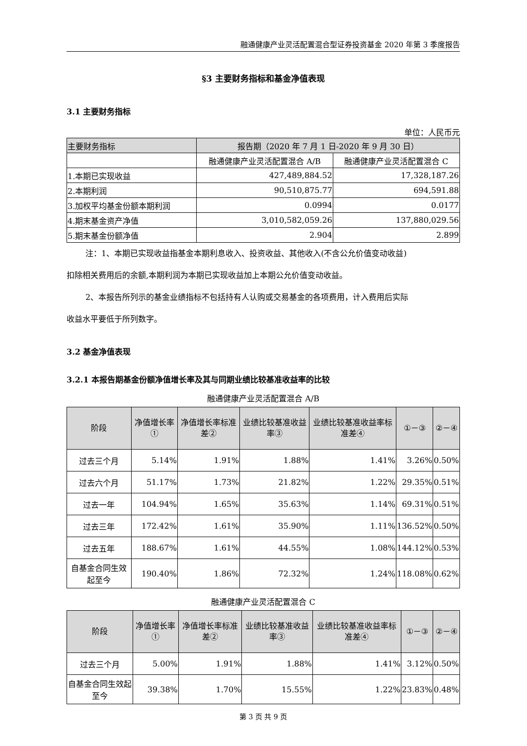融通健康产业灵活配置混合型证券投资基金 2020 年第 3 季度报告
§3 主要财务指标和基金净值表现
3.1 主要财务指标
单位：人民币元
| 主要财务指标 | 报告期（2020 年 7 月 1 日-2020 年 9 月 30 日） | |
| --- | --- | --- |
| | 融通健康产业灵活配置混合 A/B | 融通健康产业灵活配置混合 C |
| 1.本期已实现收益 | 427,489,884.52 | 17,328,187.26 |
| 2.本期利润 | 90,510,875.77 | 694,591.88 |
| 3.加权平均基金份额本期利润 | 0.0994 | 0.0177 |
| 4.期末基金资产净值 | 3,010,582,059.26 | 137,880,029.56 |
| 5.期末基金份额净值 | 2.904 | 2.899 |
注：1、本期已实现收益指基金本期利息收入、投资收益、其他收入(不含公允价值变动收益)
扣除相关费用后的余额,本期利润为本期已实现收益加上本期公允价值变动收益。
2、本报告所列示的基金业绩指标不包括持有人认购或交易基金的各项费用，计入费用后实际
收益水平要低于所列数字。
3.2 基金净值表现
3.2.1 本报告期基金份额净值增长率及其与同期业绩比较基准收益率的比较
融通健康产业灵活配置混合 A/B
| 阶段 | 净值增长率① | 净值增长率标准差② | 业绩比较基准收益率③ | 业绩比较基准收益率标准差④ | ①－③ | ②－④ |
| --- | --- | --- | --- | --- | --- | --- |
| 过去三个月 | 5.14% | 1.91% | 1.88% | 1.41% | 3.26% | 0.50% |
| 过去六个月 | 51.17% | 1.73% | 21.82% | 1.22% | 29.35% | 0.51% |
| 过去一年 | 104.94% | 1.65% | 35.63% | 1.14% | 69.31% | 0.51% |
| 过去三年 | 172.42% | 1.61% | 35.90% | 1.11% | 136.52% | 0.50% |
| 过去五年 | 188.67% | 1.61% | 44.55% | 1.08% | 144.12% | 0.53% |
| 自基金合同生效起至今 | 190.40% | 1.86% | 72.32% | 1.24% | 118.08% | 0.62% |
融通健康产业灵活配置混合 C
| 阶段 | 净值增长率① | 净值增长率标准差② | 业绩比较基准收益率③ | 业绩比较基准收益率标准差④ | ①－③ | ②－④ |
| --- | --- | --- | --- | --- | --- | --- |
| 过去三个月 | 5.00% | 1.91% | 1.88% | 1.41% | 3.12% | 0.50% |
| 自基金合同生效起至今 | 39.38% | 1.70% | 15.55% | 1.22% | 23.83% | 0.48% |
第 3 页 共 9 页